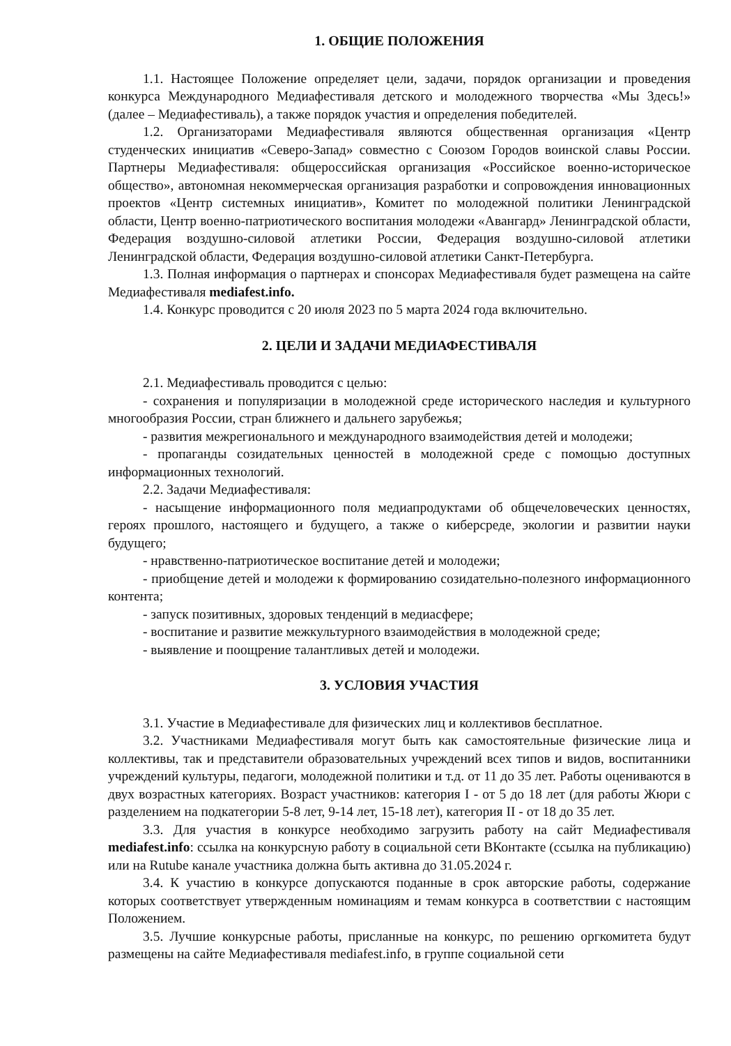1. ОБЩИЕ ПОЛОЖЕНИЯ
1.1. Настоящее Положение определяет цели, задачи, порядок организации и проведения конкурса Международного Медиафестиваля детского и молодежного творчества «Мы Здесь!» (далее – Медиафестиваль), а также порядок участия и определения победителей.
1.2. Организаторами Медиафестиваля являются общественная организация «Центр студенческих инициатив «Северо-Запад» совместно с Союзом Городов воинской славы России. Партнеры Медиафестиваля: общероссийская организация «Российское военно-историческое общество», автономная некоммерческая организация разработки и сопровождения инновационных проектов «Центр системных инициатив», Комитет по молодежной политики Ленинградской области, Центр военно-патриотического воспитания молодежи «Авангард» Ленинградской области, Федерация воздушно-силовой атлетики России, Федерация воздушно-силовой атлетики Ленинградской области, Федерация воздушно-силовой атлетики Санкт-Петербурга.
1.3. Полная информация о партнерах и спонсорах Медиафестиваля будет размещена на сайте Медиафестиваля mediafest.info.
1.4. Конкурс проводится с 20 июля 2023 по 5 марта 2024 года включительно.
2. ЦЕЛИ И ЗАДАЧИ МЕДИАФЕСТИВАЛЯ
2.1. Медиафестиваль проводится с целью:
- сохранения и популяризации в молодежной среде исторического наследия и культурного многообразия России, стран ближнего и дальнего зарубежья;
- развития межрегионального и международного взаимодействия детей и молодежи;
- пропаганды созидательных ценностей в молодежной среде с помощью доступных информационных технологий.
2.2. Задачи Медиафестиваля:
- насыщение информационного поля медиапродуктами об общечеловеческих ценностях, героях прошлого, настоящего и будущего, а также о киберсреде, экологии и развитии науки будущего;
- нравственно-патриотическое воспитание детей и молодежи;
- приобщение детей и молодежи к формированию созидательно-полезного информационного контента;
- запуск позитивных, здоровых тенденций в медиасфере;
- воспитание и развитие межкультурного взаимодействия в молодежной среде;
- выявление и поощрение талантливых детей и молодежи.
3. УСЛОВИЯ УЧАСТИЯ
3.1. Участие в Медиафестивале для физических лиц и коллективов бесплатное.
3.2. Участниками Медиафестиваля могут быть как самостоятельные физические лица и коллективы, так и представители образовательных учреждений всех типов и видов, воспитанники учреждений культуры, педагоги, молодежной политики и т.д. от 11 до 35 лет. Работы оцениваются в двух возрастных категориях. Возраст участников: категория I - от 5 до 18 лет (для работы Жюри с разделением на подкатегории 5-8 лет, 9-14 лет, 15-18 лет), категория II - от 18 до 35 лет.
3.3. Для участия в конкурсе необходимо загрузить работу на сайт Медиафестиваля mediafest.info: ссылка на конкурсную работу в социальной сети ВКонтакте (ссылка на публикацию) или на Rutube канале участника должна быть активна до 31.05.2024 г.
3.4. К участию в конкурсе допускаются поданные в срок авторские работы, содержание которых соответствует утвержденным номинациям и темам конкурса в соответствии с настоящим Положением.
3.5. Лучшие конкурсные работы, присланные на конкурс, по решению оргкомитета будут размещены на сайте Медиафестиваля mediafest.info, в группе социальной сети